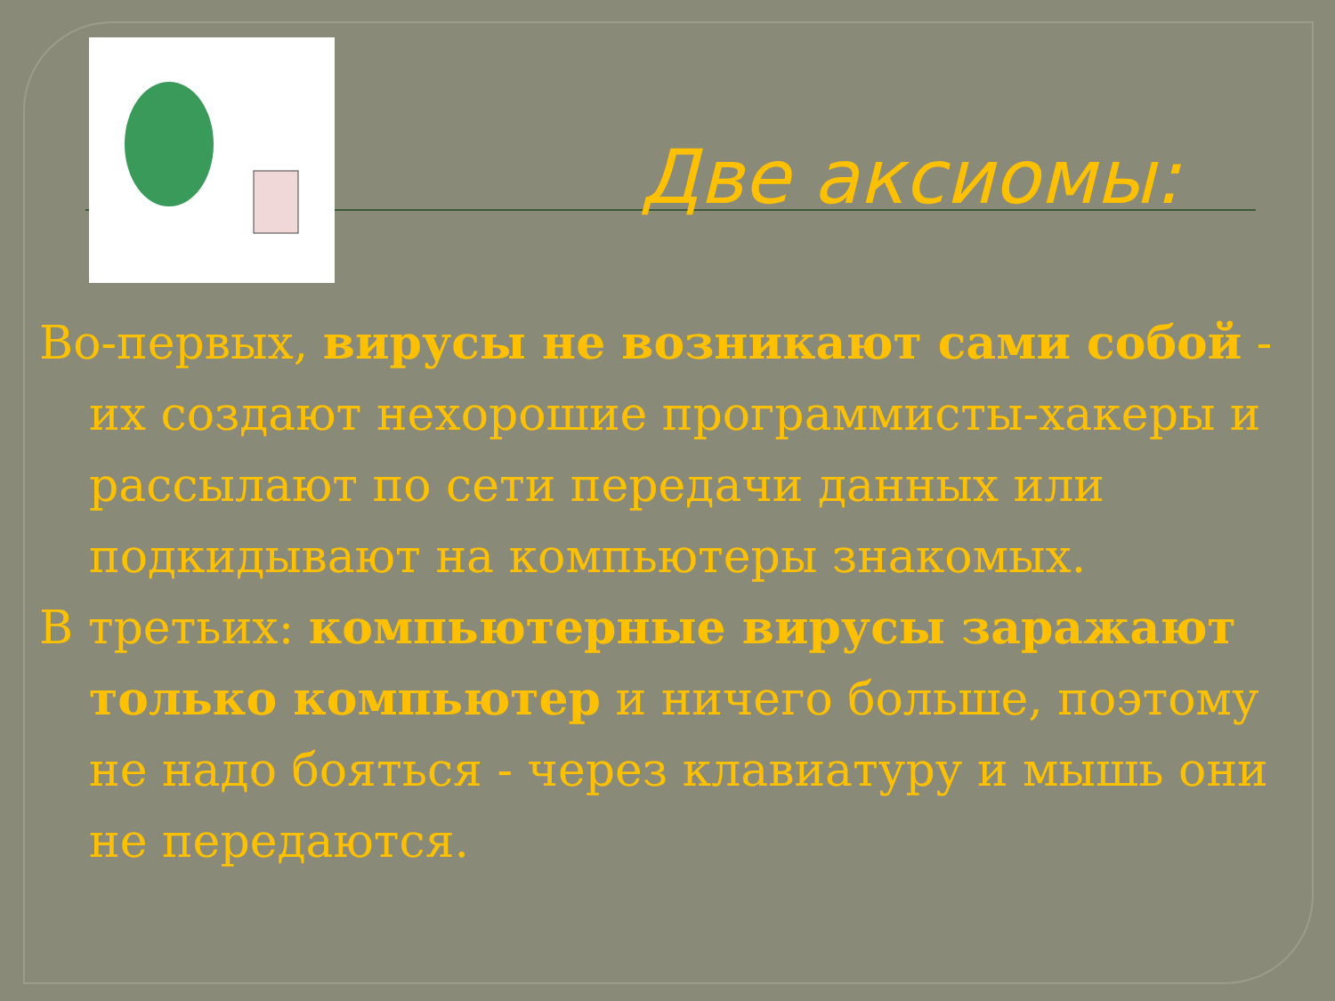Две аксиомы:
Во-первых, вирусы не возникают сами собой - их создают нехорошие программисты-хакеры и рассылают по сети передачи данных или подкидывают на компьютеры знакомых.
В третьих: компьютерные вирусы заражают только компьютер и ничего больше, поэтому не надо бояться - через клавиатуру и мышь они не передаются.